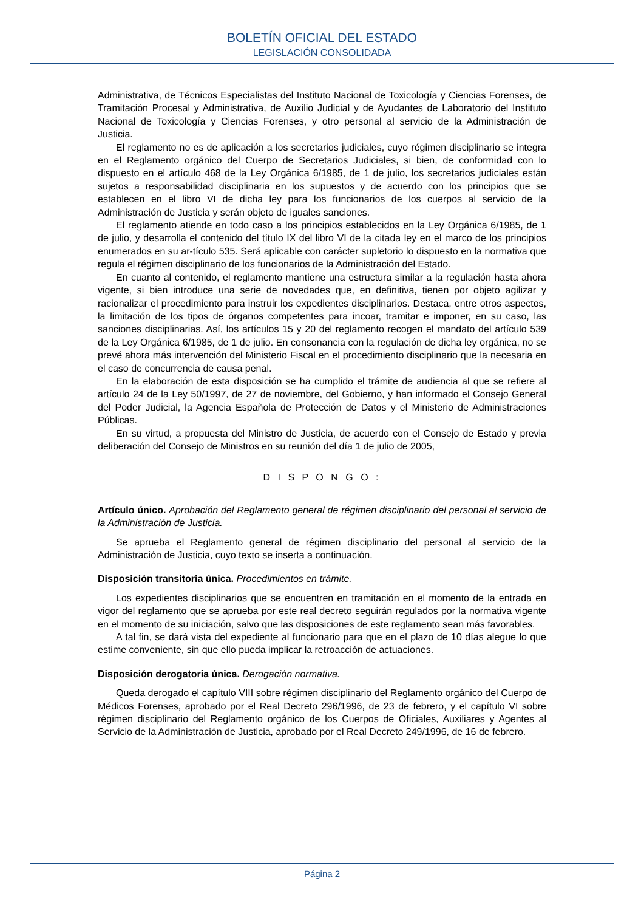BOLETÍN OFICIAL DEL ESTADO
LEGISLACIÓN CONSOLIDADA
Administrativa, de Técnicos Especialistas del Instituto Nacional de Toxicología y Ciencias Forenses, de Tramitación Procesal y Administrativa, de Auxilio Judicial y de Ayudantes de Laboratorio del Instituto Nacional de Toxicología y Ciencias Forenses, y otro personal al servicio de la Administración de Justicia.
El reglamento no es de aplicación a los secretarios judiciales, cuyo régimen disciplinario se integra en el Reglamento orgánico del Cuerpo de Secretarios Judiciales, si bien, de conformidad con lo dispuesto en el artículo 468 de la Ley Orgánica 6/1985, de 1 de julio, los secretarios judiciales están sujetos a responsabilidad disciplinaria en los supuestos y de acuerdo con los principios que se establecen en el libro VI de dicha ley para los funcionarios de los cuerpos al servicio de la Administración de Justicia y serán objeto de iguales sanciones.
El reglamento atiende en todo caso a los principios establecidos en la Ley Orgánica 6/1985, de 1 de julio, y desarrolla el contenido del título IX del libro VI de la citada ley en el marco de los principios enumerados en su ar-tículo 535. Será aplicable con carácter supletorio lo dispuesto en la normativa que regula el régimen disciplinario de los funcionarios de la Administración del Estado.
En cuanto al contenido, el reglamento mantiene una estructura similar a la regulación hasta ahora vigente, si bien introduce una serie de novedades que, en definitiva, tienen por objeto agilizar y racionalizar el procedimiento para instruir los expedientes disciplinarios. Destaca, entre otros aspectos, la limitación de los tipos de órganos competentes para incoar, tramitar e imponer, en su caso, las sanciones disciplinarias. Así, los artículos 15 y 20 del reglamento recogen el mandato del artículo 539 de la Ley Orgánica 6/1985, de 1 de julio. En consonancia con la regulación de dicha ley orgánica, no se prevé ahora más intervención del Ministerio Fiscal en el procedimiento disciplinario que la necesaria en el caso de concurrencia de causa penal.
En la elaboración de esta disposición se ha cumplido el trámite de audiencia al que se refiere al artículo 24 de la Ley 50/1997, de 27 de noviembre, del Gobierno, y han informado el Consejo General del Poder Judicial, la Agencia Española de Protección de Datos y el Ministerio de Administraciones Públicas.
En su virtud, a propuesta del Ministro de Justicia, de acuerdo con el Consejo de Estado y previa deliberación del Consejo de Ministros en su reunión del día 1 de julio de 2005,
D I S P O N G O :
Artículo único. Aprobación del Reglamento general de régimen disciplinario del personal al servicio de la Administración de Justicia.
Se aprueba el Reglamento general de régimen disciplinario del personal al servicio de la Administración de Justicia, cuyo texto se inserta a continuación.
Disposición transitoria única. Procedimientos en trámite.
Los expedientes disciplinarios que se encuentren en tramitación en el momento de la entrada en vigor del reglamento que se aprueba por este real decreto seguirán regulados por la normativa vigente en el momento de su iniciación, salvo que las disposiciones de este reglamento sean más favorables.
A tal fin, se dará vista del expediente al funcionario para que en el plazo de 10 días alegue lo que estime conveniente, sin que ello pueda implicar la retroacción de actuaciones.
Disposición derogatoria única. Derogación normativa.
Queda derogado el capítulo VIII sobre régimen disciplinario del Reglamento orgánico del Cuerpo de Médicos Forenses, aprobado por el Real Decreto 296/1996, de 23 de febrero, y el capítulo VI sobre régimen disciplinario del Reglamento orgánico de los Cuerpos de Oficiales, Auxiliares y Agentes al Servicio de la Administración de Justicia, aprobado por el Real Decreto 249/1996, de 16 de febrero.
Página 2